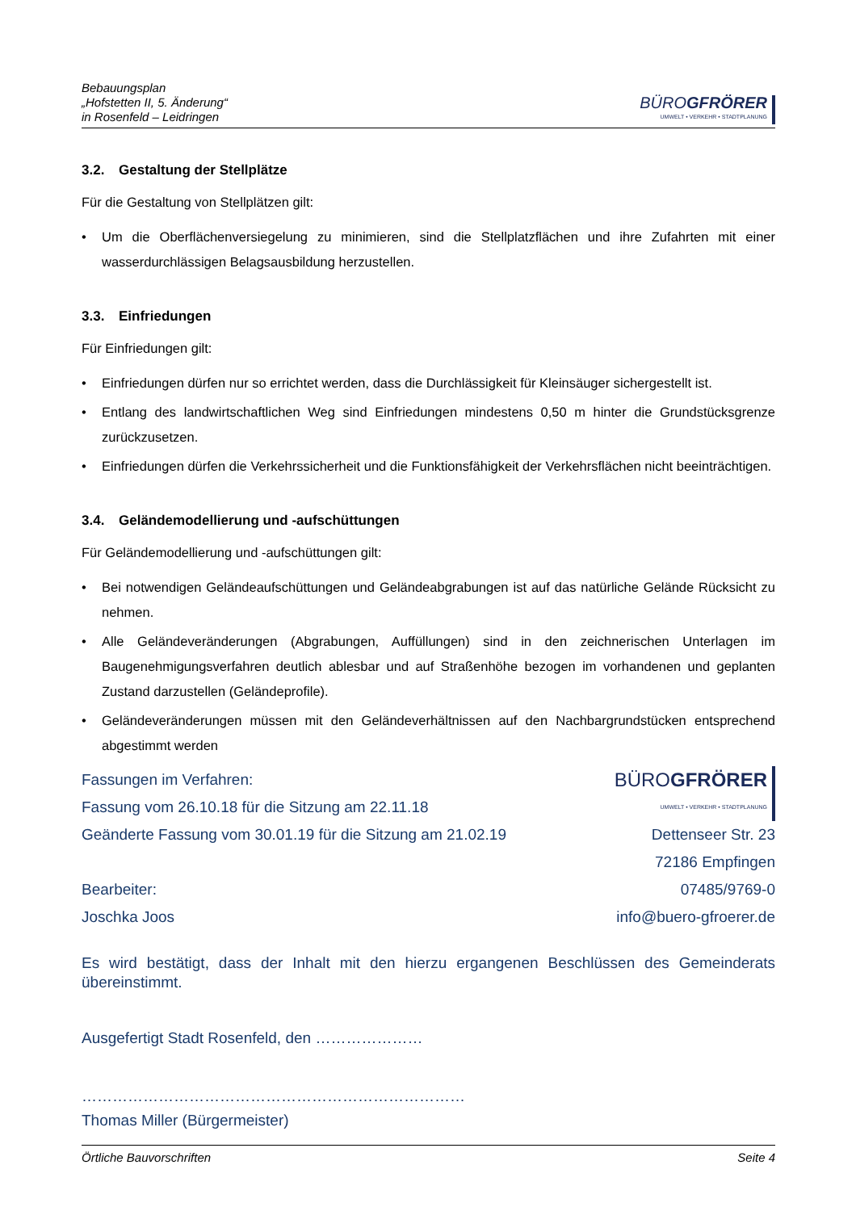Bebauungsplan
„Hofstetten II, 5. Änderung“
in Rosenfeld – Leidringen
BÜROGFRÖRER
UMWELT • VERKEHR • STADTPLANUNG
3.2. Gestaltung der Stellplätze
Für die Gestaltung von Stellplätzen gilt:
Um die Oberflächenversiegelung zu minimieren, sind die Stellplatzflächen und ihre Zufahrten mit einer wasserdurchlässigen Belagsausbildung herzustellen.
3.3. Einfriedungen
Für Einfriedungen gilt:
Einfriedungen dürfen nur so errichtet werden, dass die Durchlässigkeit für Kleinsäuger sichergestellt ist.
Entlang des landwirtschaftlichen Weg sind Einfriedungen mindestens 0,50 m hinter die Grundstücksgrenze zurückzusetzen.
Einfriedungen dürfen die Verkehrssicherheit und die Funktionsfähigkeit der Verkehrsflächen nicht beeinträchtigen.
3.4. Geländemodellierung und -aufschüttungen
Für Geländemodellierung und -aufschüttungen gilt:
Bei notwendigen Geländeaufschüttungen und Geländeabgrabungen ist auf das natürliche Gelände Rücksicht zu nehmen.
Alle Geländeveränderungen (Abgrabungen, Auffüllungen) sind in den zeichnerischen Unterlagen im Baugenehmigungsverfahren deutlich ablesbar und auf Straßenhöhe bezogen im vorhandenen und geplanten Zustand darzustellen (Geländeprofile).
Geländeveränderungen müssen mit den Geländeverhältnissen auf den Nachbargrundstücken entsprechend abgestimmt werden
Fassungen im Verfahren:
Fassung vom 26.10.18 für die Sitzung am 22.11.18
Geänderte Fassung vom 30.01.19 für die Sitzung am 21.02.19
Bearbeiter:
Joschka Joos
BÜROGFRÖRER UMWELT • VERKEHR • STADTPLANUNG
Dettenseer Str. 23
72186 Empfingen
07485/9769-0
info@buero-gfroerer.de
Es wird bestätigt, dass der Inhalt mit den hierzu ergangenen Beschlüssen des Gemeinderats übereinstimmt.
Ausgefertigt Stadt Rosenfeld, den …………………
…………………………………………………………………
Thomas Miller (Bürgermeister)
Örtliche Bauvorschriften Seite 4